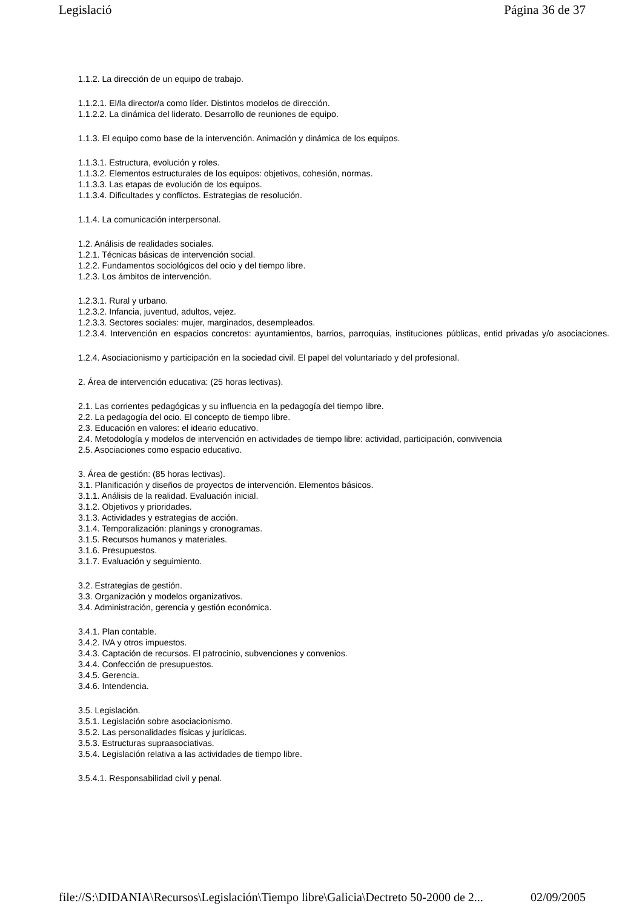Legislació Página 36 de 37
1.1.2. La dirección de un equipo de trabajo.
1.1.2.1. El/la director/a como líder. Distintos modelos de dirección.
1.1.2.2. La dinámica del liderato. Desarrollo de reuniones de equipo.
1.1.3. El equipo como base de la intervención. Animación y dinámica de los equipos.
1.1.3.1. Estructura, evolución y roles.
1.1.3.2. Elementos estructurales de los equipos: objetivos, cohesión, normas.
1.1.3.3. Las etapas de evolución de los equipos.
1.1.3.4. Dificultades y conflictos. Estrategias de resolución.
1.1.4. La comunicación interpersonal.
1.2. Análisis de realidades sociales.
1.2.1. Técnicas básicas de intervención social.
1.2.2. Fundamentos sociológicos del ocio y del tiempo libre.
1.2.3. Los ámbitos de intervención.
1.2.3.1. Rural y urbano.
1.2.3.2. Infancia, juventud, adultos, vejez.
1.2.3.3. Sectores sociales: mujer, marginados, desempleados.
1.2.3.4. Intervención en espacios concretos: ayuntamientos, barrios, parroquias, instituciones públicas, entid privadas y/o asociaciones.
1.2.4. Asociacionismo y participación en la sociedad civil. El papel del voluntariado y del profesional.
2. Área de intervención educativa: (25 horas lectivas).
2.1. Las corrientes pedagógicas y su influencia en la pedagogía del tiempo libre.
2.2. La pedagogía del ocio. El concepto de tiempo libre.
2.3. Educación en valores: el ideario educativo.
2.4. Metodología y modelos de intervención en actividades de tiempo libre: actividad, participación, convivencia
2.5. Asociaciones como espacio educativo.
3. Área de gestión: (85 horas lectivas).
3.1. Planificación y diseños de proyectos de intervención. Elementos básicos.
3.1.1. Análisis de la realidad. Evaluación inicial.
3.1.2. Objetivos y prioridades.
3.1.3. Actividades y estrategias de acción.
3.1.4. Temporalización: planings y cronogramas.
3.1.5. Recursos humanos y materiales.
3.1.6. Presupuestos.
3.1.7. Evaluación y seguimiento.
3.2. Estrategias de gestión.
3.3. Organización y modelos organizativos.
3.4. Administración, gerencia y gestión económica.
3.4.1. Plan contable.
3.4.2. IVA y otros impuestos.
3.4.3. Captación de recursos. El patrocinio, subvenciones y convenios.
3.4.4. Confección de presupuestos.
3.4.5. Gerencia.
3.4.6. Intendencia.
3.5. Legislación.
3.5.1. Legislación sobre asociacionismo.
3.5.2. Las personalidades físicas y jurídicas.
3.5.3. Estructuras supraasociativas.
3.5.4. Legislación relativa a las actividades de tiempo libre.
3.5.4.1. Responsabilidad civil y penal.
file://S:\DIDANIA\Recursos\Legislación\Tiempo libre\Galicia\Dectreto 50-2000 de 2... 02/09/2005